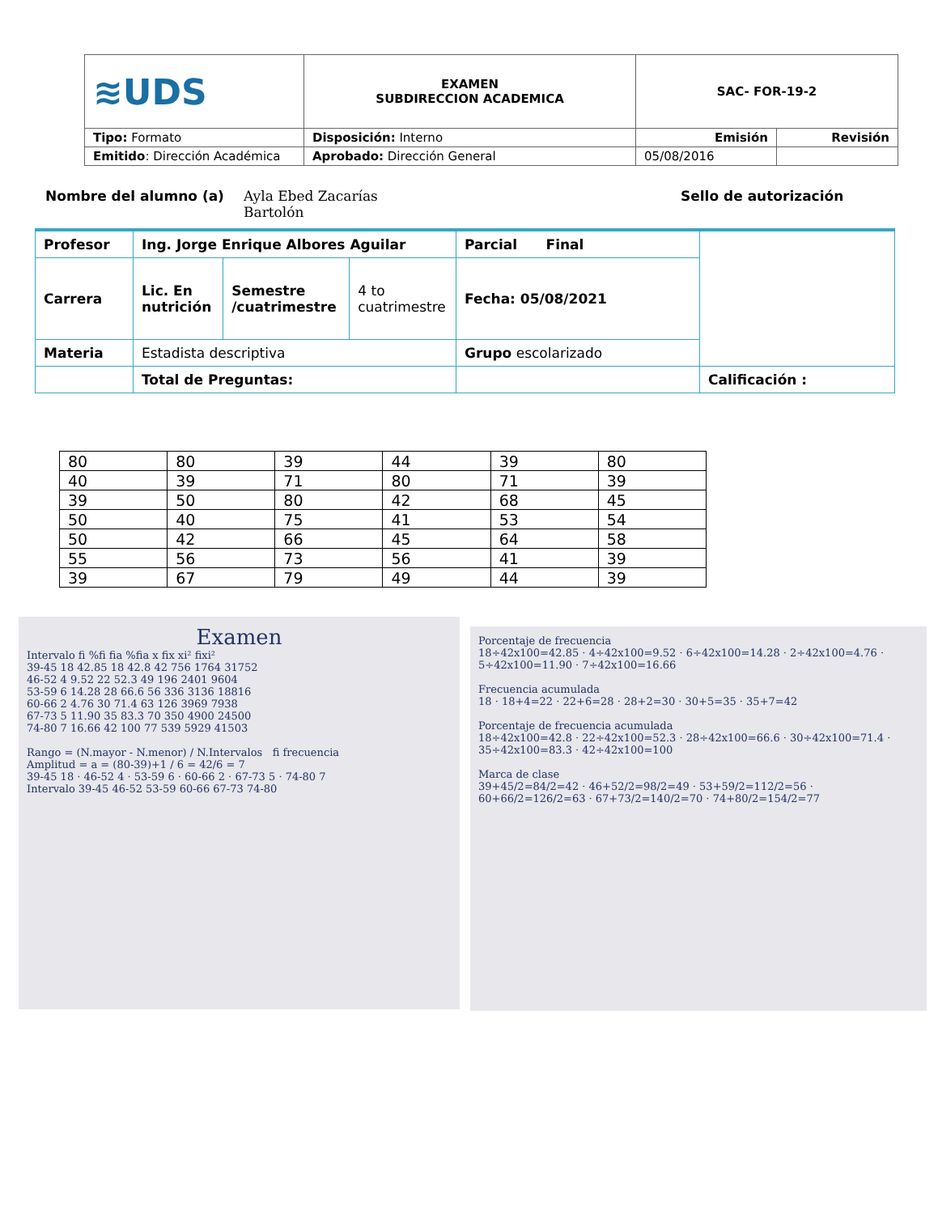| ≋UDS | EXAMEN SUBDIRECCION ACADEMICA | SAC- FOR-19-2 | |
| Tipo: Formato | Disposición: Interno | Emisión | Revisión |
| Emitido : Dirección Académica | Aprobado: Dirección General | 05/08/2016 | |
Nombre del alumno (a) Ayla Ebed Zacarías
Bartolón Sello de autorización
| Profesor | Ing. Jorge Enrique Albores Aguilar | | | Parcial Final | |
| Carrera | Lic. En nutrición | Semestre /cuatrimestre | 4 to cuatrimestre | Fecha: 05/08/2021 | |
| Materia | Estadista descriptiva | | | Grupo escolarizado | |
| | Total de Preguntas: | | | | Calificación : |
| 80 | 80 | 39 | 44 | 39 | 80 |
| 40 | 39 | 71 | 80 | 71 | 39 |
| 39 | 50 | 80 | 42 | 68 | 45 |
| 50 | 40 | 75 | 41 | 53 | 54 |
| 50 | 42 | 66 | 45 | 64 | 58 |
| 55 | 56 | 73 | 56 | 41 | 39 |
| 39 | 67 | 79 | 49 | 44 | 39 |
Examen
Intervalo fi %fi fia %fia x fix xi² fixi²
39-45 18 42.85 18 42.8 42 756 1764 31752
46-52 4 9.52 22 52.3 49 196 2401 9604
53-59 6 14.28 28 66.6 56 336 3136 18816
60-66 2 4.76 30 71.4 63 126 3969 7938
67-73 5 11.90 35 83.3 70 350 4900 24500
74-80 7 16.66 42 100 77 539 5929 41503
Rango = (N.mayor - N.menor) / N.Intervalos fi frecuencia
Amplitud = a = (80-39)+1 / 6 = 42/6 = 7
39-45 18 · 46-52 4 · 53-59 6 · 60-66 2 · 67-73 5 · 74-80 7
Intervalo 39-45 46-52 53-59 60-66 67-73 74-80
Porcentaje de frecuencia
18÷42x100=42.85 · 4÷42x100=9.52 · 6÷42x100=14.28 · 2÷42x100=4.76 · 5÷42x100=11.90 · 7÷42x100=16.66
Frecuencia acumulada
18 · 18+4=22 · 22+6=28 · 28+2=30 · 30+5=35 · 35+7=42
Porcentaje de frecuencia acumulada
18÷42x100=42.8 · 22÷42x100=52.3 · 28÷42x100=66.6 · 30÷42x100=71.4 · 35÷42x100=83.3 · 42÷42x100=100
Marca de clase
39+45/2=84/2=42 · 46+52/2=98/2=49 · 53+59/2=112/2=56 · 60+66/2=126/2=63 · 67+73/2=140/2=70 · 74+80/2=154/2=77